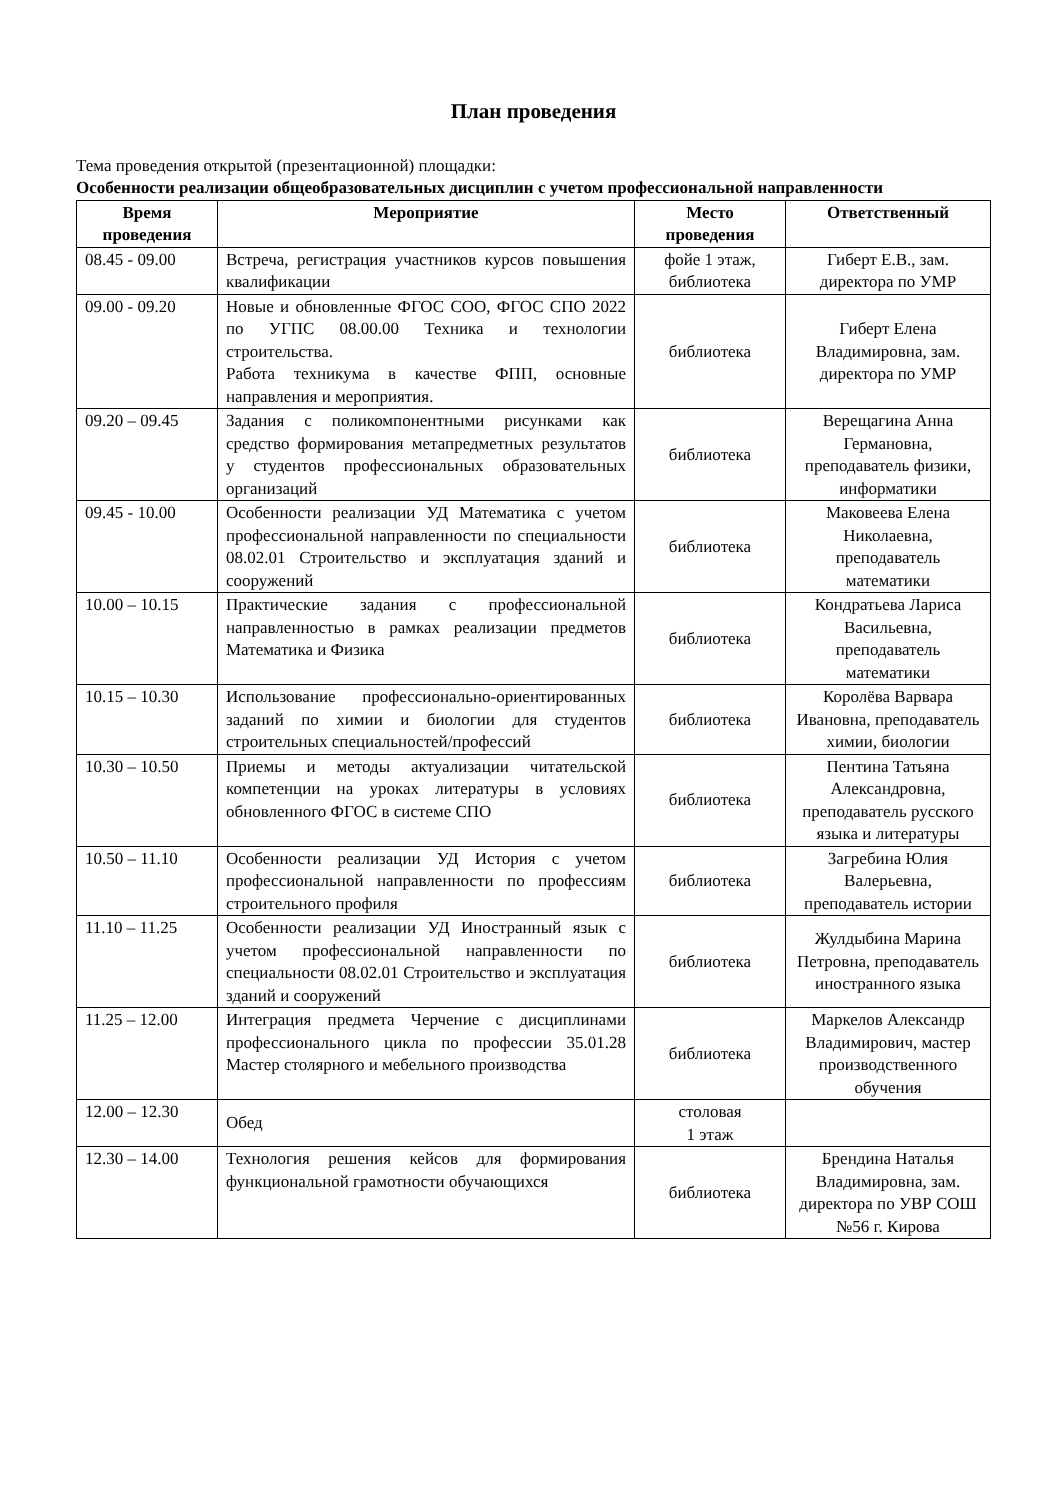План проведения
Тема проведения открытой (презентационной) площадки:
Особенности реализации общеобразовательных дисциплин с учетом профессиональной направленности
| Время проведения | Мероприятие | Место проведения | Ответственный |
| --- | --- | --- | --- |
| 08.45 - 09.00 | Встреча, регистрация участников курсов повышения квалификации | фойе 1 этаж, библиотека | Гиберт Е.В., зам. директора по УМР |
| 09.00 - 09.20 | Новые и обновленные ФГОС СОО, ФГОС СПО 2022 по УГПС 08.00.00 Техника и технологии строительства. Работа техникума в качестве ФПП, основные направления и мероприятия. | библиотека | Гиберт Елена Владимировна, зам. директора по УМР |
| 09.20 – 09.45 | Задания с поликомпонентными рисунками как средство формирования метапредметных результатов у студентов профессиональных образовательных организаций | библиотека | Верещагина Анна Германовна, преподаватель физики, информатики |
| 09.45 - 10.00 | Особенности реализации УД Математика с учетом профессиональной направленности по специальности 08.02.01 Строительство и эксплуатация зданий и сооружений | библиотека | Маковеева Елена Николаевна, преподаватель математики |
| 10.00 – 10.15 | Практические задания с профессиональной направленностью в рамках реализации предметов Математика и Физика | библиотека | Кондратьева Лариса Васильевна, преподаватель математики |
| 10.15 – 10.30 | Использование профессионально-ориентированных заданий по химии и биологии для студентов строительных специальностей/профессий | библиотека | Королёва Варвара Ивановна, преподаватель химии, биологии |
| 10.30 – 10.50 | Приемы и методы актуализации читательской компетенции на уроках литературы в условиях обновленного ФГОС в системе СПО | библиотека | Пентина Татьяна Александровна, преподаватель русского языка и литературы |
| 10.50 – 11.10 | Особенности реализации УД История с учетом профессиональной направленности по профессиям строительного профиля | библиотека | Загребина Юлия Валерьевна, преподаватель истории |
| 11.10 – 11.25 | Особенности реализации УД Иностранный язык с учетом профессиональной направленности по специальности 08.02.01 Строительство и эксплуатация зданий и сооружений | библиотека | Жулдыбина Марина Петровна, преподаватель иностранного языка |
| 11.25 – 12.00 | Интеграция предмета Черчение с дисциплинами профессионального цикла по профессии 35.01.28 Мастер столярного и мебельного производства | библиотека | Маркелов Александр Владимирович, мастер производственного обучения |
| 12.00 – 12.30 | Обед | столовая 1 этаж | |
| 12.30 – 14.00 | Технология решения кейсов для формирования функциональной грамотности обучающихся | библиотека | Брендина Наталья Владимировна, зам. директора по УВР СОШ №56 г. Кирова |